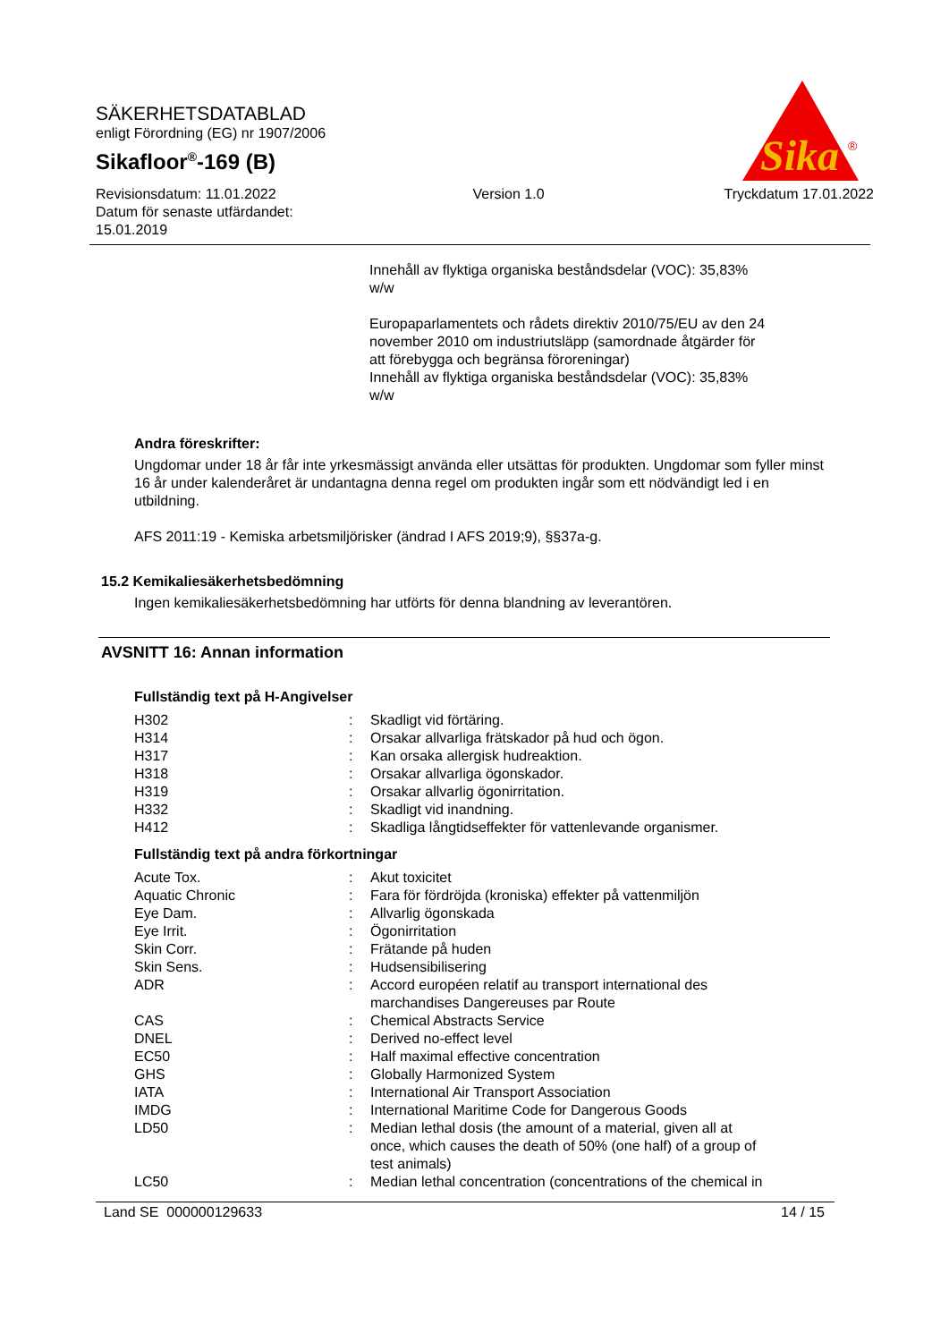Sika
®
SÄKERHETSDATABLAD
enligt Förordning (EG) nr 1907/2006
Sikafloor<sup>®</sup>-169 (B)
Revisionsdatum: 11.01.2022
Datum för senaste utfärdandet:
15.01.2019
Version 1.0 Tryckdatum 17.01.2022
Innehåll av flyktiga organiska beståndsdelar (VOC): 35,83%
w/w
Europaparlamentets och rådets direktiv 2010/75/EU av den 24
november 2010 om industriutsläpp (samordnade åtgärder för
att förebygga och begränsa föroreningar)
Innehåll av flyktiga organiska beståndsdelar (VOC): 35,83%
w/w
Andra föreskrifter:
Ungdomar under 18 år får inte yrkesmässigt använda eller utsättas för produkten. Ungdomar som fyller minst 16 år under kalenderåret är undantagna denna regel om produkten ingår som ett nödvändigt led i en utbildning.
AFS 2011:19 - Kemiska arbetsmiljörisker (ändrad I AFS 2019;9), §§37a-g.
15.2 Kemikaliesäkerhetsbedömning
Ingen kemikaliesäkerhetsbedömning har utförts för denna blandning av leverantören.
AVSNITT 16: Annan information
Fullständig text på H-Angivelser
| H302 | : | Skadligt vid förtäring. |
| H314 | : | Orsakar allvarliga frätskador på hud och ögon. |
| H317 | : | Kan orsaka allergisk hudreaktion. |
| H318 | : | Orsakar allvarliga ögonskador. |
| H319 | : | Orsakar allvarlig ögonirritation. |
| H332 | : | Skadligt vid inandning. |
| H412 | : | Skadliga långtidseffekter för vattenlevande organismer. |
Fullständig text på andra förkortningar
| Acute Tox. | : | Akut toxicitet |
| Aquatic Chronic | : | Fara för fördröjda (kroniska) effekter på vattenmiljön |
| Eye Dam. | : | Allvarlig ögonskada |
| Eye Irrit. | : | Ögonirritation |
| Skin Corr. | : | Frätande på huden |
| Skin Sens. | : | Hudsensibilisering |
| ADR | : | Accord européen relatif au transport international des marchandises Dangereuses par Route |
| CAS | : | Chemical Abstracts Service |
| DNEL | : | Derived no-effect level |
| EC50 | : | Half maximal effective concentration |
| GHS | : | Globally Harmonized System |
| IATA | : | International Air Transport Association |
| IMDG | : | International Maritime Code for Dangerous Goods |
| LD50 | : | Median lethal dosis (the amount of a material, given all at once, which causes the death of 50% (one half) of a group of test animals) |
| LC50 | : | Median lethal concentration (concentrations of the chemical in |
Land SE 000000129633 14 / 15